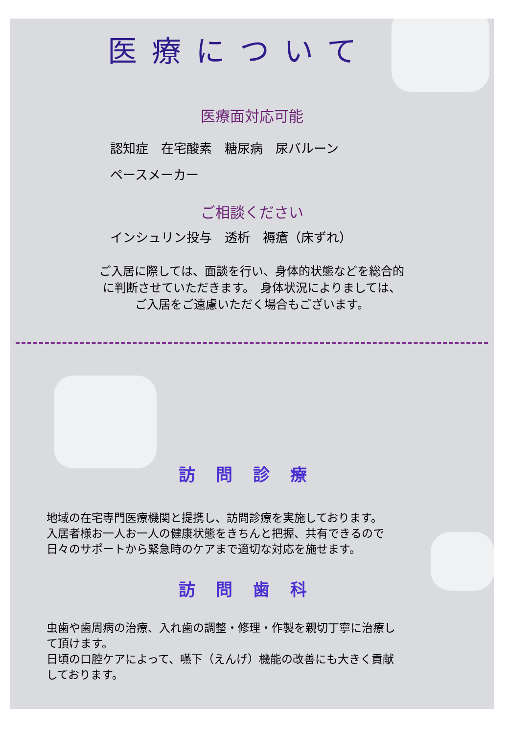医療について
医療面対応可能
認知症　在宅酸素　糖尿病　尿バルーン
ペースメーカー
ご相談ください
インシュリン投与　透析　褥瘡（床ずれ）
ご入居に際しては、面談を行い、身体的状態などを総合的
に判断させていただきます。　身体状況によりましては、
ご入居をご遠慮いただく場合もございます。
訪問診療
地域の在宅専門医療機関と提携し、訪問診療を実施しております。
入居者様お一人お一人の健康状態をきちんと把握、共有できるので
日々のサポートから緊急時のケアまで適切な対応を施せます。
訪問歯科
虫歯や歯周病の治療、入れ歯の調整・修理・作製を親切丁寧に治療し
て頂けます。
日頃の口腔ケアによって、嚥下（えんげ）機能の改善にも大きく貢献
しております。